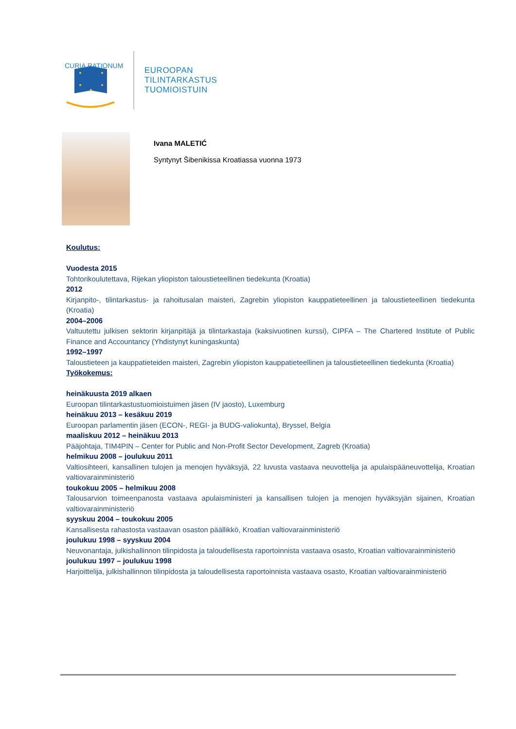CURIA RATIONUM
EUROOPAN
TILINTARKASTUS
TUOMIOISTUIN
Ivana MALETIĆ
Syntynyt Šibenikissa Kroatiassa vuonna 1973
Koulutus:
Vuodesta 2015
Tohtorikoulutettava, Rijekan yliopiston taloustieteellinen tiedekunta (Kroatia)
2012
Kirjanpito-, tilintarkastus- ja rahoitusalan maisteri, Zagrebin yliopiston kauppatieteellinen ja taloustieteellinen tiedekunta (Kroatia)
2004–2006
Valtuutettu julkisen sektorin kirjanpitäjä ja tilintarkastaja (kaksivuotinen kurssi), CIPFA – The Chartered Institute of Public Finance and Accountancy (Yhdistynyt kuningaskunta)
1992–1997
Taloustieteen ja kauppatieteiden maisteri, Zagrebin yliopiston kauppatieteellinen ja taloustieteellinen tiedekunta (Kroatia)
Työkokemus:
heinäkuusta 2019 alkaen
Euroopan tilintarkastustuomioistuimen jäsen (IV jaosto), Luxemburg
heinäkuu 2013 – kesäkuu 2019
Euroopan parlamentin jäsen (ECON-, REGI- ja BUDG-valiokunta), Bryssel, Belgia
maaliskuu 2012 – heinäkuu 2013
Pääjohtaja, TIM4PIN – Center for Public and Non-Profit Sector Development, Zagreb (Kroatia)
helmikuu 2008 – joulukuu 2011
Valtiosihteeri, kansallinen tulojen ja menojen hyväksyjä, 22 luvusta vastaava neuvottelija ja apulaispääneuvottelija, Kroatian valtiovarainministeriö
toukokuu 2005 – helmikuu 2008
Talousarvion toimeenpanosta vastaava apulaisministeri ja kansallisen tulojen ja menojen hyväksyjän sijainen, Kroatian valtiovarainministeriö
syyskuu 2004 – toukokuu 2005
Kansallisesta rahastosta vastaavan osaston päällikkö, Kroatian valtiovarainministeriö
joulukuu 1998 – syyskuu 2004
Neuvonantaja, julkishallinnon tilinpidosta ja taloudellisesta raportoinnista vastaava osasto, Kroatian valtiovarainministeriö
joulukuu 1997 – joulukuu 1998
Harjoittelija, julkishallinnon tilinpidosta ja taloudellisesta raportoinnista vastaava osasto, Kroatian valtiovarainministeriö